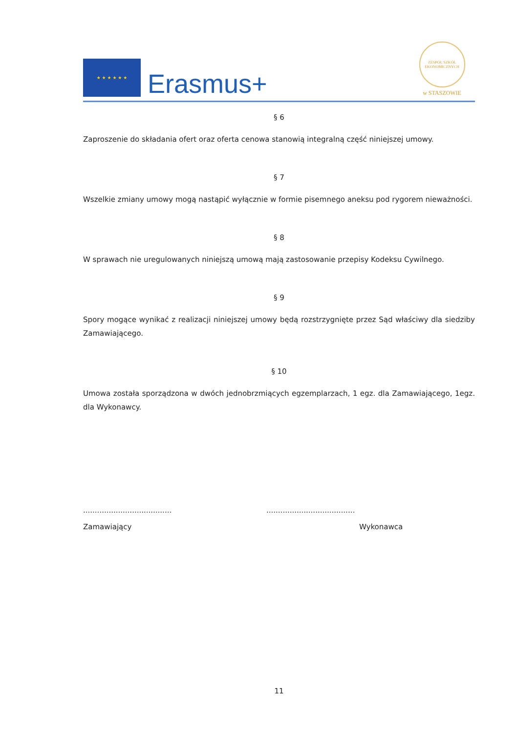★ ★ ★ ★ ★ ★
Erasmus+
ZESPÓŁ SZKÓŁ EKONOMICZNYCH
w STASZOWIE
§ 6
Zaproszenie do składania ofert oraz oferta cenowa stanowią integralną część niniejszej umowy.
§ 7
Wszelkie zmiany umowy mogą nastąpić wyłącznie w formie pisemnego aneksu pod rygorem nieważności.
§ 8
W sprawach nie uregulowanych niniejszą umową mają zastosowanie przepisy Kodeksu Cywilnego.
§ 9
Spory mogące wynikać z realizacji niniejszej umowy będą rozstrzygnięte przez Sąd właściwy dla siedziby Zamawiającego.
§ 10
Umowa została sporządzona w dwóch jednobrzmiących egzemplarzach, 1 egz. dla Zamawiającego, 1egz. dla Wykonawcy.
......................................
Zamawiający
......................................
Wykonawca
11